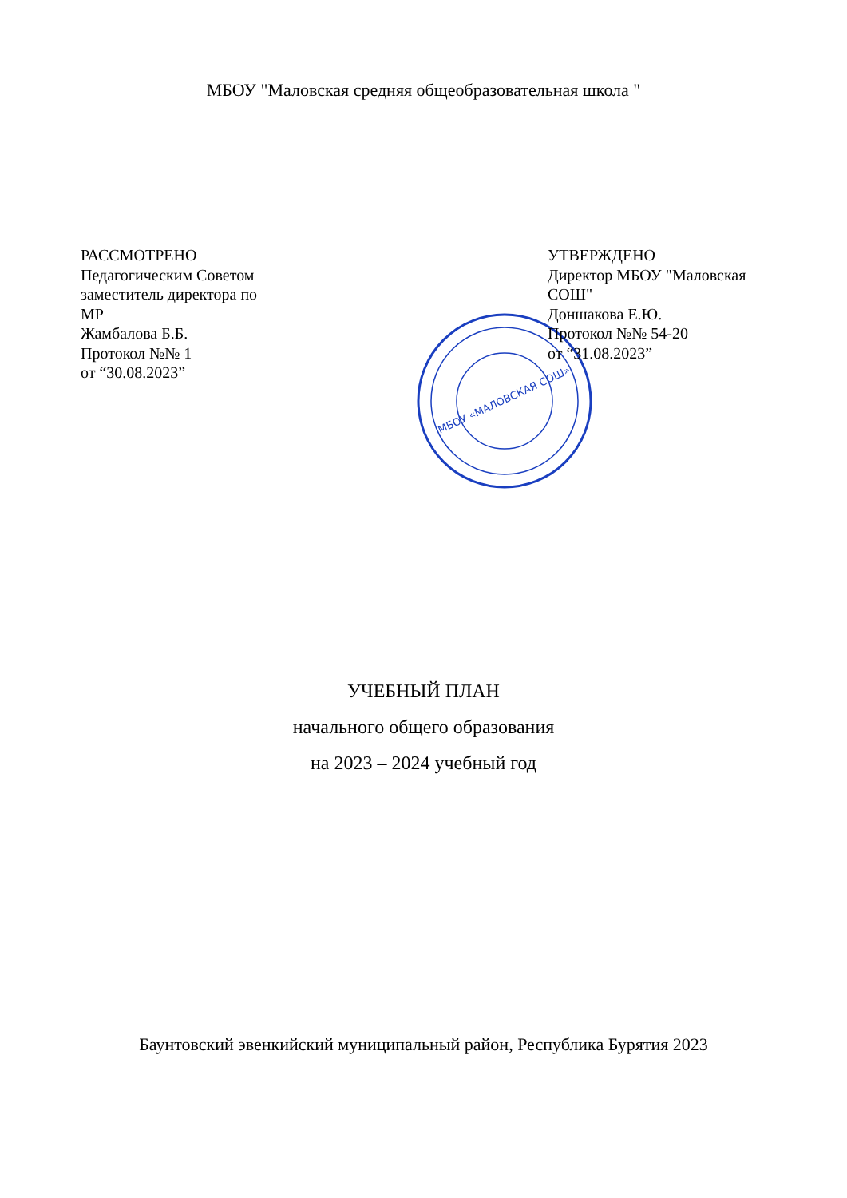МБОУ "Маловская средняя общеобразовательная школа "
РАССМОТРЕНО
Педагогическим Советом
заместитель директора по
МР
Жамбалова Б.Б.
Протокол №№ 1
от “30.08.2023”
МБОУ «МАЛОВСКАЯ СОШ»
УТВЕРЖДЕНО
Директор МБОУ "Маловская СОШ"
Доншакова Е.Ю.
Протокол №№ 54-20
от “31.08.2023”
УЧЕБНЫЙ ПЛАН
начального общего образования
на 2023 – 2024 учебный год
Баунтовский эвенкийский муниципальный район, Республика Бурятия 2023